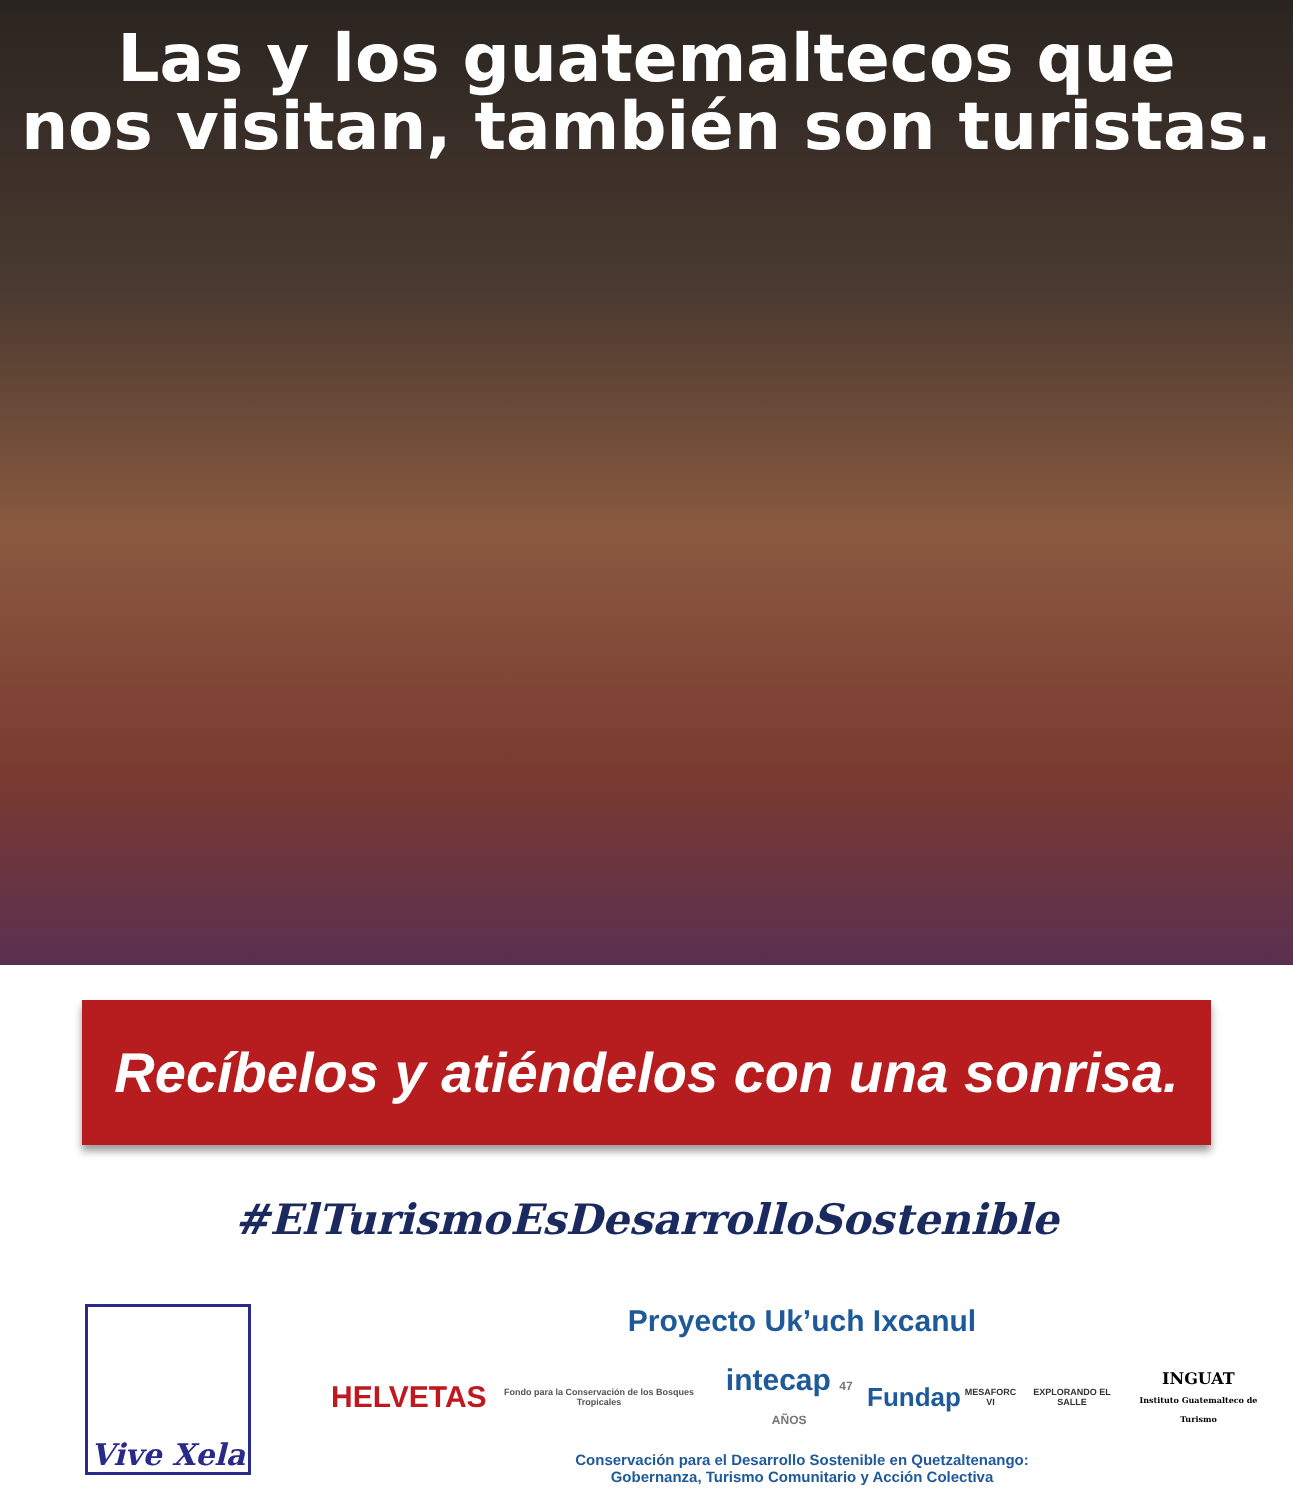Las y los guatemaltecos que
nos visitan, también son turistas.
Recíbelos y atiéndelos con una sonrisa.
#ElTurismoEsDesarrolloSostenible
Vive Xela
Proyecto Uk’uch Ixcanul
HELVETAS Fondo para la Conservación de los Bosques Tropicales intecap 47 AÑOS Fundap MESAFORC VI EXPLORANDO EL SALLE INGUAT
Instituto Guatemalteco de Turismo
Conservación para el Desarrollo Sostenible en Quetzaltenango:
Gobernanza, Turismo Comunitario y Acción Colectiva